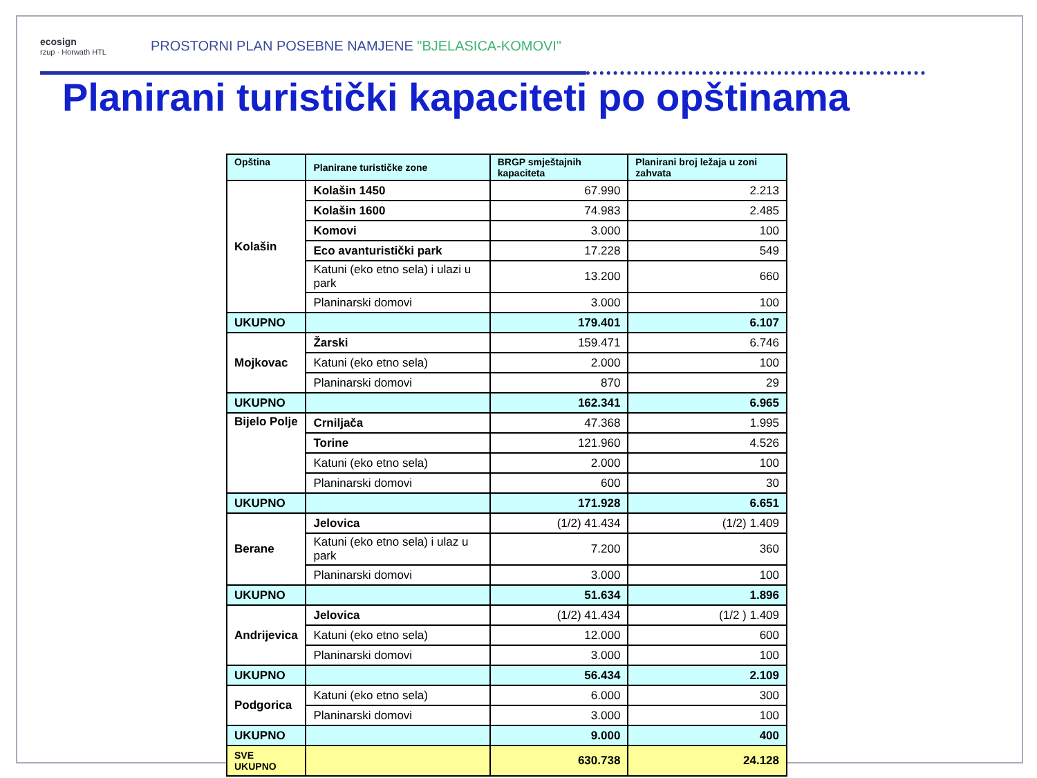ecosign
rzup · Horwath HTL
PROSTORNI PLAN POSEBNE NAMJENE "BJELASICA-KOMOVI"
Planirani turistički kapaciteti po opštinama
| Opština | Planirane turističke zone | BRGP smještajnih kapaciteta | Planirani broj ležaja u zoni zahvata |
| --- | --- | --- | --- |
| Kolašin | Kolašin 1450 | 67.990 | 2.213 |
| | Kolašin 1600 | 74.983 | 2.485 |
| | Komovi | 3.000 | 100 |
| | Eco avanturistički park | 17.228 | 549 |
| | Katuni (eko etno sela) i ulazi u park | 13.200 | 660 |
| | Planinarski domovi | 3.000 | 100 |
| UKUPNO | | 179.401 | 6.107 |
| Mojkovac | Žarski | 159.471 | 6.746 |
| | Katuni (eko etno sela) | 2.000 | 100 |
| | Planinarski domovi | 870 | 29 |
| UKUPNO | | 162.341 | 6.965 |
| Bijelo Polje | Crniljača | 47.368 | 1.995 |
| | Torine | 121.960 | 4.526 |
| | Katuni (eko etno sela) | 2.000 | 100 |
| | Planinarski domovi | 600 | 30 |
| UKUPNO | | 171.928 | 6.651 |
| Berane | Jelovica | (1/2) 41.434 | (1/2) 1.409 |
| | Katuni (eko etno sela) i ulaz u park | 7.200 | 360 |
| | Planinarski domovi | 3.000 | 100 |
| UKUPNO | | 51.634 | 1.896 |
| Andrijevica | Jelovica | (1/2) 41.434 | (1/2 ) 1.409 |
| | Katuni (eko etno sela) | 12.000 | 600 |
| | Planinarski domovi | 3.000 | 100 |
| UKUPNO | | 56.434 | 2.109 |
| Podgorica | Katuni (eko etno sela) | 6.000 | 300 |
| | Planinarski domovi | 3.000 | 100 |
| UKUPNO | | 9.000 | 400 |
| SVE UKUPNO | | 630.738 | 24.128 |